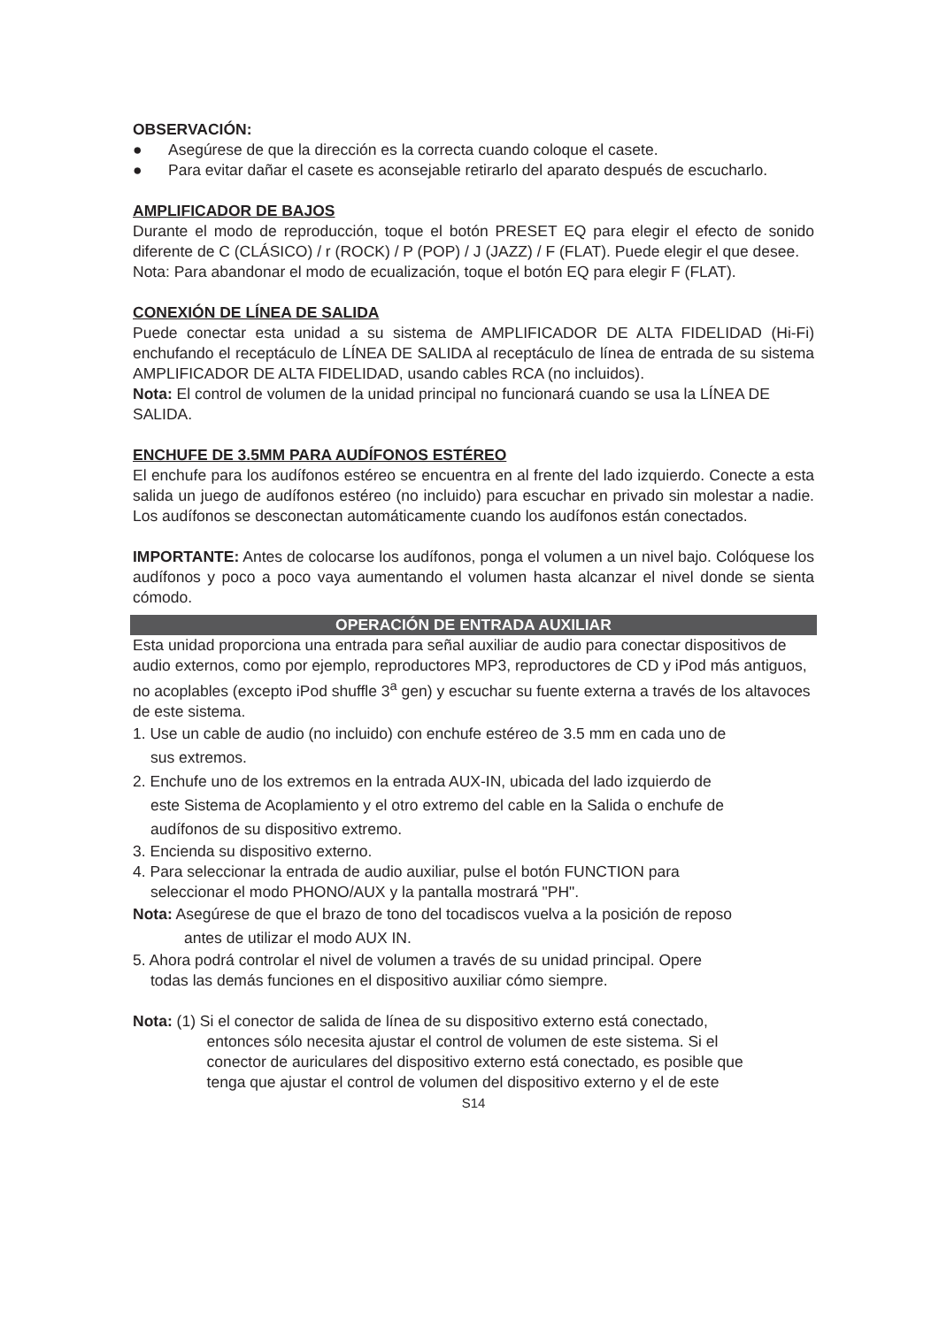OBSERVACIÓN:
● Asegúrese de que la dirección es la correcta cuando coloque el casete.
● Para evitar dañar el casete es aconsejable retirarlo del aparato después de escucharlo.
AMPLIFICADOR DE BAJOS
Durante el modo de reproducción, toque el botón PRESET EQ para elegir el efecto de sonido diferente de C (CLÁSICO) / r (ROCK) / P (POP) / J (JAZZ) / F (FLAT). Puede elegir el que desee.
Nota: Para abandonar el modo de ecualización, toque el botón EQ para elegir F (FLAT).
CONEXIÓN DE LÍNEA DE SALIDA
Puede conectar esta unidad a su sistema de AMPLIFICADOR DE ALTA FIDELIDAD (Hi-Fi) enchufando el receptáculo de LÍNEA DE SALIDA al receptáculo de línea de entrada de su sistema AMPLIFICADOR DE ALTA FIDELIDAD, usando cables RCA (no incluidos).
Nota: El control de volumen de la unidad principal no funcionará cuando se usa la LÍNEA DE SALIDA.
ENCHUFE DE 3.5MM PARA AUDÍFONOS ESTÉREO
El enchufe para los audífonos estéreo se encuentra en al frente del lado izquierdo. Conecte a esta salida un juego de audífonos estéreo (no incluido) para escuchar en privado sin molestar a nadie. Los audífonos se desconectan automáticamente cuando los audífonos están conectados.
IMPORTANTE: Antes de colocarse los audífonos, ponga el volumen a un nivel bajo. Colóquese los audífonos y poco a poco vaya aumentando el volumen hasta alcanzar el nivel donde se sienta cómodo.
OPERACIÓN DE ENTRADA AUXILIAR
Esta unidad proporciona una entrada para señal auxiliar de audio para conectar dispositivos de audio externos, como por ejemplo, reproductores MP3, reproductores de CD y iPod más antiguos, no acoplables (excepto iPod shuffle 3<sup>a</sup> gen) y escuchar su fuente externa a través de los altavoces de este sistema.
1. Use un cable de audio (no incluido) con enchufe estéreo de 3.5 mm en cada uno de
sus extremos.
2. Enchufe uno de los extremos en la entrada AUX-IN, ubicada del lado izquierdo de
este Sistema de Acoplamiento y el otro extremo del cable en la Salida o enchufe de
audífonos de su dispositivo extremo.
3. Encienda su dispositivo externo.
4. Para seleccionar la entrada de audio auxiliar, pulse el botón FUNCTION para
seleccionar el modo PHONO/AUX y la pantalla mostrará "PH".
Nota: Asegúrese de que el brazo de tono del tocadiscos vuelva a la posición de reposo
antes de utilizar el modo AUX IN.
5. Ahora podrá controlar el nivel de volumen a través de su unidad principal. Opere
todas las demás funciones en el dispositivo auxiliar cómo siempre.
Nota: (1) Si el conector de salida de línea de su dispositivo externo está conectado,
entonces sólo necesita ajustar el control de volumen de este sistema. Si el
conector de auriculares del dispositivo externo está conectado, es posible que
tenga que ajustar el control de volumen del dispositivo externo y el de este
S14